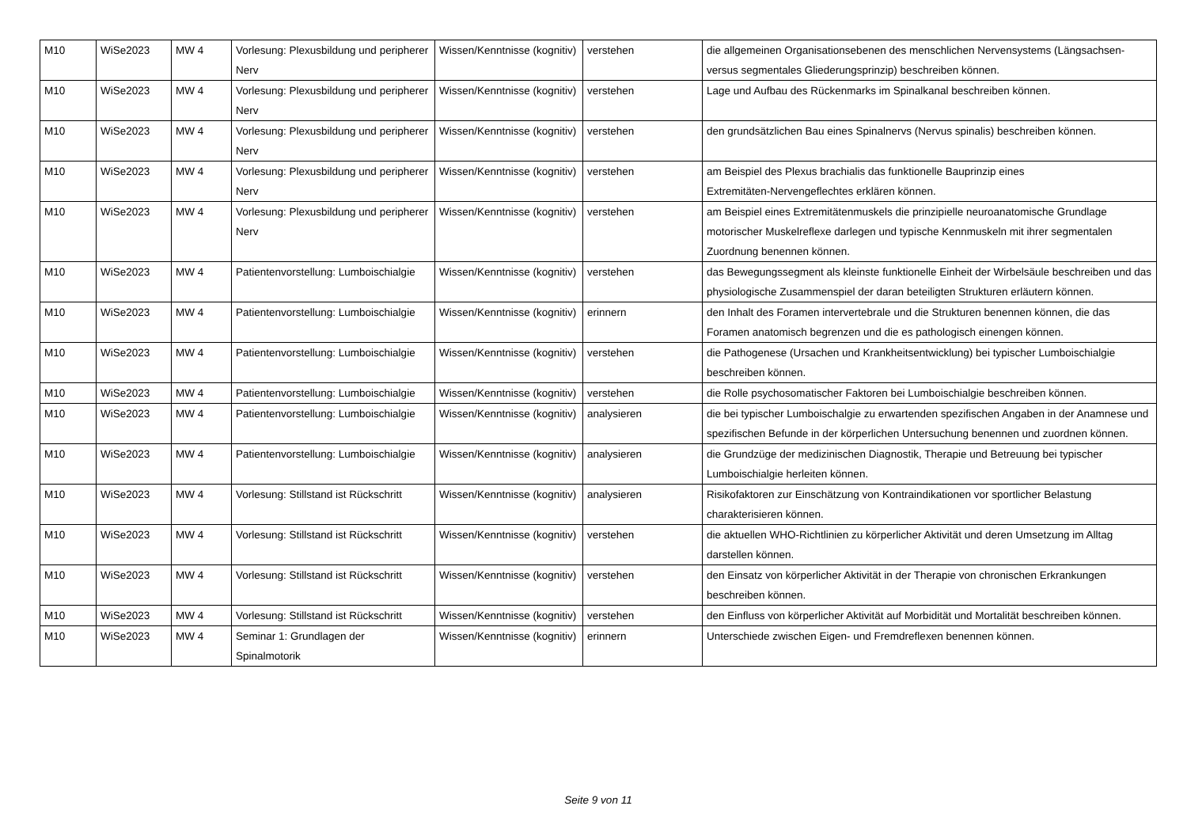| M10 | WiSe2023 | MW 4 | Vorlesung: Plexusbildung und peripherer Nerv | Wissen/Kenntnisse (kognitiv) | verstehen | die allgemeinen Organisationsebenen des menschlichen Nervensystems (Längsachsen- versus segmentales Gliederungsprinzip) beschreiben können. |
| M10 | WiSe2023 | MW 4 | Vorlesung: Plexusbildung und peripherer Nerv | Wissen/Kenntnisse (kognitiv) | verstehen | Lage und Aufbau des Rückenmarks im Spinalkanal beschreiben können. |
| M10 | WiSe2023 | MW 4 | Vorlesung: Plexusbildung und peripherer Nerv | Wissen/Kenntnisse (kognitiv) | verstehen | den grundsätzlichen Bau eines Spinalnervs (Nervus spinalis) beschreiben können. |
| M10 | WiSe2023 | MW 4 | Vorlesung: Plexusbildung und peripherer Nerv | Wissen/Kenntnisse (kognitiv) | verstehen | am Beispiel des Plexus brachialis das funktionelle Bauprinzip eines Extremitäten-Nervengeflechtes erklären können. |
| M10 | WiSe2023 | MW 4 | Vorlesung: Plexusbildung und peripherer Nerv | Wissen/Kenntnisse (kognitiv) | verstehen | am Beispiel eines Extremitätenmuskels die prinzipielle neuroanatomische Grundlage motorischer Muskelreflexe darlegen und typische Kennmuskeln mit ihrer segmentalen Zuordnung benennen können. |
| M10 | WiSe2023 | MW 4 | Patientenvorstellung: Lumboischialgie | Wissen/Kenntnisse (kognitiv) | verstehen | das Bewegungssegment als kleinste funktionelle Einheit der Wirbelsäule beschreiben und das physiologische Zusammenspiel der daran beteiligten Strukturen erläutern können. |
| M10 | WiSe2023 | MW 4 | Patientenvorstellung: Lumboischialgie | Wissen/Kenntnisse (kognitiv) | erinnern | den Inhalt des Foramen intervertebrale und die Strukturen benennen können, die das Foramen anatomisch begrenzen und die es pathologisch einengen können. |
| M10 | WiSe2023 | MW 4 | Patientenvorstellung: Lumboischialgie | Wissen/Kenntnisse (kognitiv) | verstehen | die Pathogenese (Ursachen und Krankheitsentwicklung) bei typischer Lumboischialgie beschreiben können. |
| M10 | WiSe2023 | MW 4 | Patientenvorstellung: Lumboischialgie | Wissen/Kenntnisse (kognitiv) | verstehen | die Rolle psychosomatischer Faktoren bei Lumboischialgie beschreiben können. |
| M10 | WiSe2023 | MW 4 | Patientenvorstellung: Lumboischialgie | Wissen/Kenntnisse (kognitiv) | analysieren | die bei typischer Lumboischalgie zu erwartenden spezifischen Angaben in der Anamnese und spezifischen Befunde in der körperlichen Untersuchung benennen und zuordnen können. |
| M10 | WiSe2023 | MW 4 | Patientenvorstellung: Lumboischialgie | Wissen/Kenntnisse (kognitiv) | analysieren | die Grundzüge der medizinischen Diagnostik, Therapie und Betreuung bei typischer Lumboischialgie herleiten können. |
| M10 | WiSe2023 | MW 4 | Vorlesung: Stillstand ist Rückschritt | Wissen/Kenntnisse (kognitiv) | analysieren | Risikofaktoren zur Einschätzung von Kontraindikationen vor sportlicher Belastung charakterisieren können. |
| M10 | WiSe2023 | MW 4 | Vorlesung: Stillstand ist Rückschritt | Wissen/Kenntnisse (kognitiv) | verstehen | die aktuellen WHO-Richtlinien zu körperlicher Aktivität und deren Umsetzung im Alltag darstellen können. |
| M10 | WiSe2023 | MW 4 | Vorlesung: Stillstand ist Rückschritt | Wissen/Kenntnisse (kognitiv) | verstehen | den Einsatz von körperlicher Aktivität in der Therapie von chronischen Erkrankungen beschreiben können. |
| M10 | WiSe2023 | MW 4 | Vorlesung: Stillstand ist Rückschritt | Wissen/Kenntnisse (kognitiv) | verstehen | den Einfluss von körperlicher Aktivität auf Morbidität und Mortalität beschreiben können. |
| M10 | WiSe2023 | MW 4 | Seminar 1: Grundlagen der Spinalmotorik | Wissen/Kenntnisse (kognitiv) | erinnern | Unterschiede zwischen Eigen- und Fremdreflexen benennen können. |
Seite 9 von 11